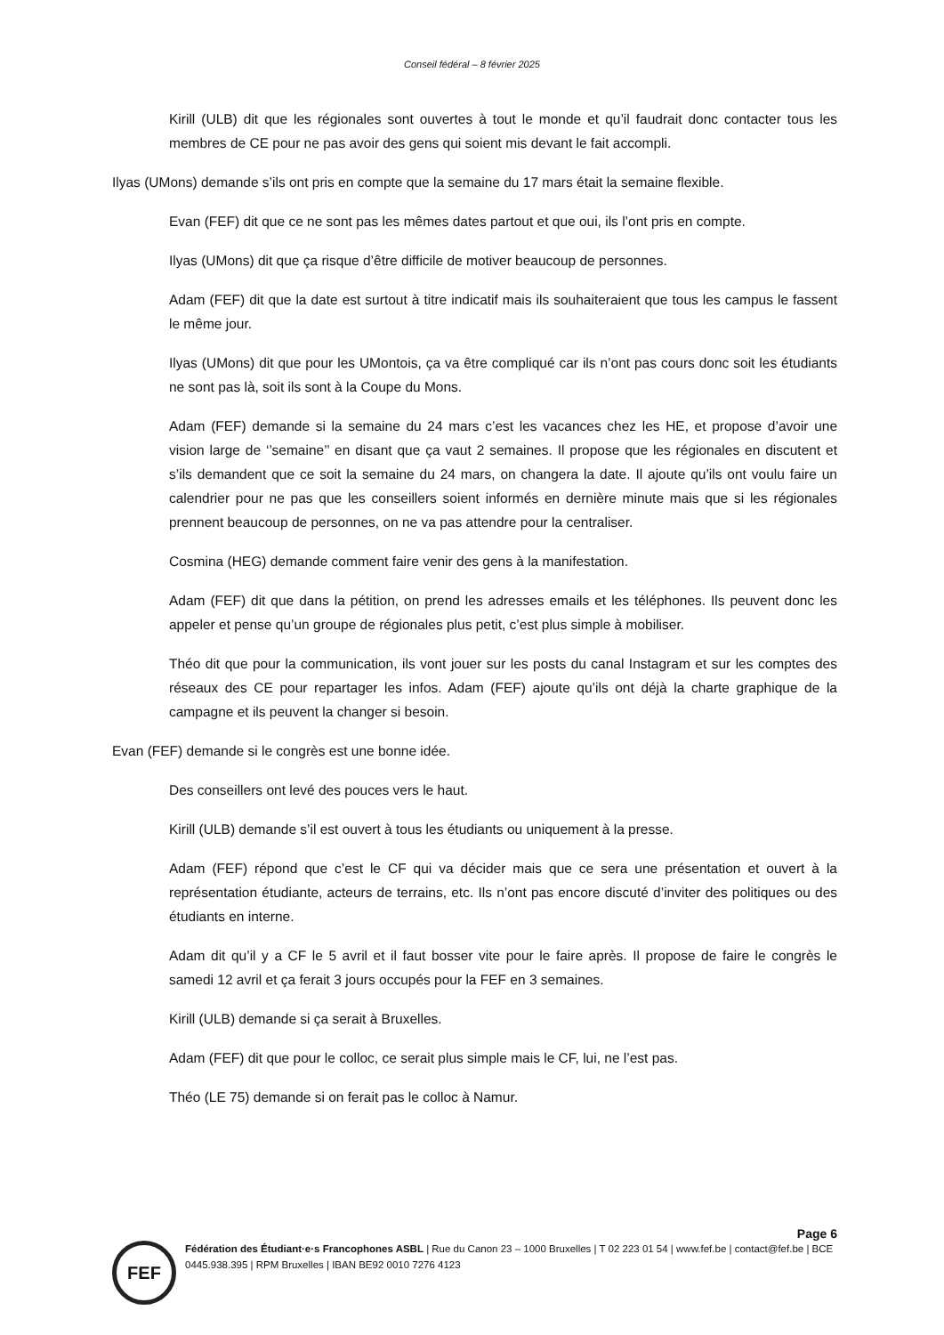Conseil fédéral – 8 février 2025
Kirill (ULB) dit que les régionales sont ouvertes à tout le monde et qu’il faudrait donc contacter tous les membres de CE pour ne pas avoir des gens qui soient mis devant le fait accompli.
Ilyas (UMons) demande s’ils ont pris en compte que la semaine du 17 mars était la semaine flexible.
Evan (FEF) dit que ce ne sont pas les mêmes dates partout et que oui, ils l’ont pris en compte.
Ilyas (UMons) dit que ça risque d’être difficile de motiver beaucoup de personnes.
Adam (FEF) dit que la date est surtout à titre indicatif mais ils souhaiteraient que tous les campus le fassent le même jour.
Ilyas (UMons) dit que pour les UMontois, ça va être compliqué car ils n’ont pas cours donc soit les étudiants ne sont pas là, soit ils sont à la Coupe du Mons.
Adam (FEF) demande si la semaine du 24 mars c’est les vacances chez les HE, et propose d’avoir une vision large de ‘’semaine’’ en disant que ça vaut 2 semaines. Il propose que les régionales en discutent et s’ils demandent que ce soit la semaine du 24 mars, on changera la date. Il ajoute qu’ils ont voulu faire un calendrier pour ne pas que les conseillers soient informés en dernière minute mais que si les régionales prennent beaucoup de personnes, on ne va pas attendre pour la centraliser.
Cosmina (HEG) demande comment faire venir des gens à la manifestation.
Adam (FEF) dit que dans la pétition, on prend les adresses emails et les téléphones. Ils peuvent donc les appeler et pense qu’un groupe de régionales plus petit, c’est plus simple à mobiliser.
Théo dit que pour la communication, ils vont jouer sur les posts du canal Instagram et sur les comptes des réseaux des CE pour repartager les infos. Adam (FEF) ajoute qu’ils ont déjà la charte graphique de la campagne et ils peuvent la changer si besoin.
Evan (FEF) demande si le congrès est une bonne idée.
Des conseillers ont levé des pouces vers le haut.
Kirill (ULB) demande s’il est ouvert à tous les étudiants ou uniquement à la presse.
Adam (FEF) répond que c’est le CF qui va décider mais que ce sera une présentation et ouvert à la représentation étudiante, acteurs de terrains, etc. Ils n’ont pas encore discuté d’inviter des politiques ou des étudiants en interne.
Adam dit qu’il y a CF le 5 avril et il faut bosser vite pour le faire après. Il propose de faire le congrès le samedi 12 avril et ça ferait 3 jours occupés pour la FEF en 3 semaines.
Kirill (ULB) demande si ça serait à Bruxelles.
Adam (FEF) dit que pour le colloc, ce serait plus simple mais le CF, lui, ne l’est pas.
Théo (LE 75) demande si on ferait pas le colloc à Namur.
Page 6
FEF
Fédération des Étudiant·e·s Francophones ASBL | Rue du Canon 23 – 1000 Bruxelles | T 02 223 01 54 | www.fef.be | contact@fef.be | BCE 0445.938.395 | RPM Bruxelles | IBAN BE92 0010 7276 4123